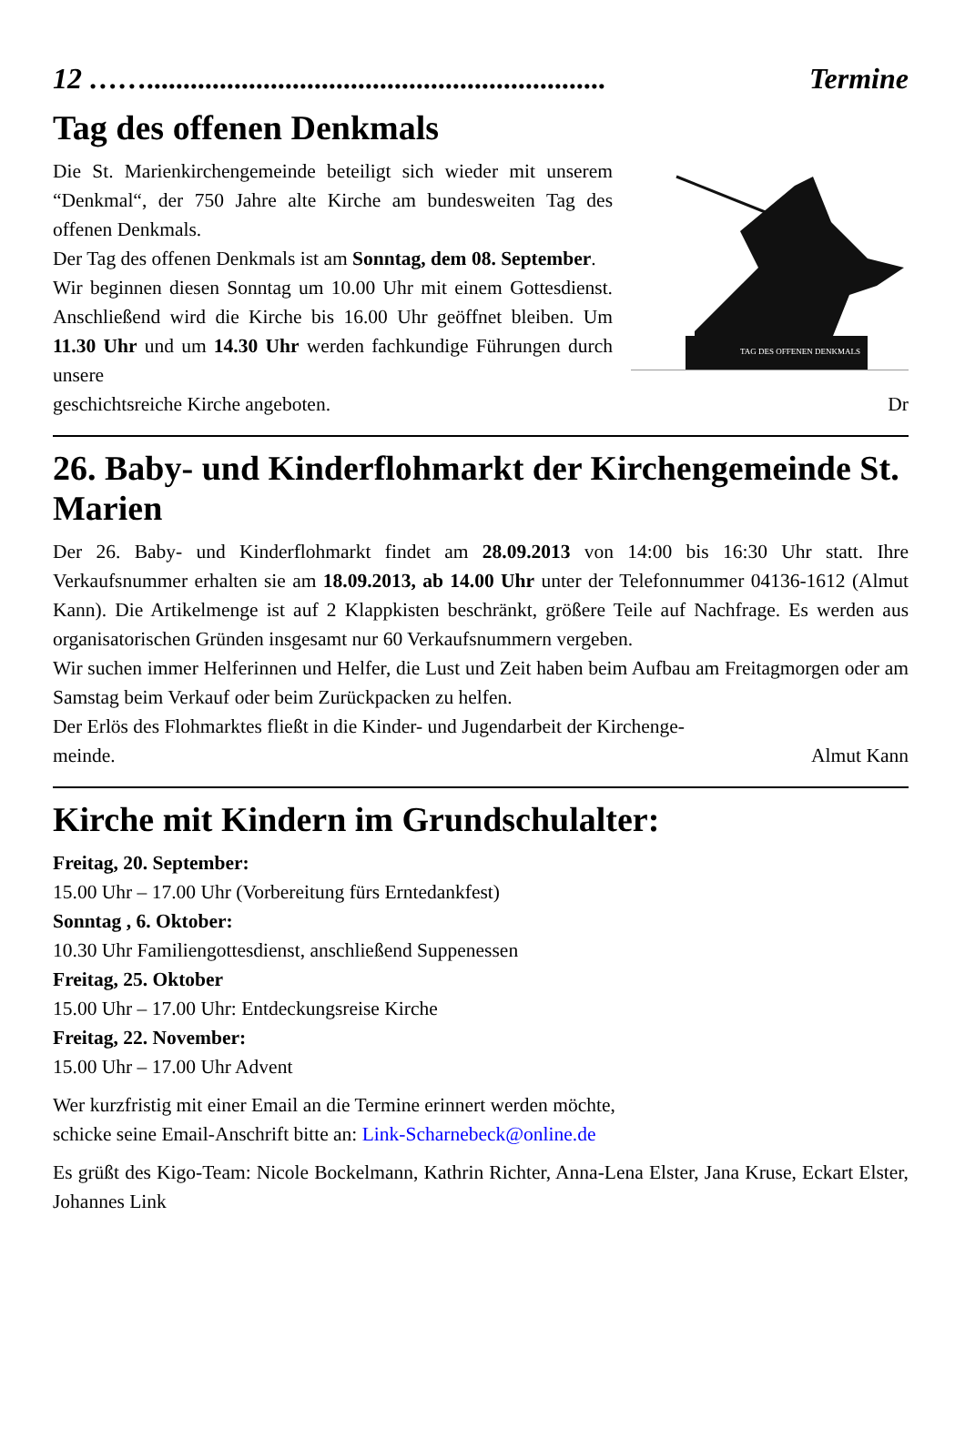12 ……............................................................... Termine
Tag des offenen Denkmals
TAG DES OFFENEN DENKMALS
Die St. Marienkirchengemeinde beteiligt sich wieder mit unserem “Denkmal“, der 750 Jahre alte Kirche am bundesweiten Tag des offenen Denkmals.
Der Tag des offenen Denkmals ist am Sonntag, dem 08. September.
Wir beginnen diesen Sonntag um 10.00 Uhr mit einem Gottesdienst. Anschließend wird die Kirche bis 16.00 Uhr geöffnet bleiben. Um 11.30 Uhr und um 14.30 Uhr werden fachkundige Führungen durch unsere
geschichtsreiche Kirche angeboten. Dr
26. Baby- und Kinderflohmarkt der Kirchengemeinde St. Marien
Der 26. Baby- und Kinderflohmarkt findet am 28.09.2013 von 14:00 bis 16:30 Uhr statt. Ihre Verkaufsnummer erhalten sie am 18.09.2013, ab 14.00 Uhr unter der Telefonnummer 04136-1612 (Almut Kann). Die Artikelmenge ist auf 2 Klappkisten beschränkt, größere Teile auf Nachfrage. Es werden aus organisatorischen Gründen insgesamt nur 60 Verkaufsnummern vergeben.
Wir suchen immer Helferinnen und Helfer, die Lust und Zeit haben beim Aufbau am Freitagmorgen oder am Samstag beim Verkauf oder beim Zurückpacken zu helfen.
Der Erlös des Flohmarktes fließt in die Kinder- und Jugendarbeit der Kirchenge-
meinde. Almut Kann
Kirche mit Kindern im Grundschulalter:
Freitag, 20. September:
15.00 Uhr – 17.00 Uhr (Vorbereitung fürs Erntedankfest)
Sonntag , 6. Oktober:
10.30 Uhr Familiengottesdienst, anschließend Suppenessen
Freitag, 25. Oktober
15.00 Uhr – 17.00 Uhr: Entdeckungsreise Kirche
Freitag, 22. November:
15.00 Uhr – 17.00 Uhr Advent
Wer kurzfristig mit einer Email an die Termine erinnert werden möchte,
schicke seine Email-Anschrift bitte an: Link-Scharnebeck@online.de
Es grüßt des Kigo-Team: Nicole Bockelmann, Kathrin Richter, Anna-Lena Elster, Jana Kruse, Eckart Elster, Johannes Link